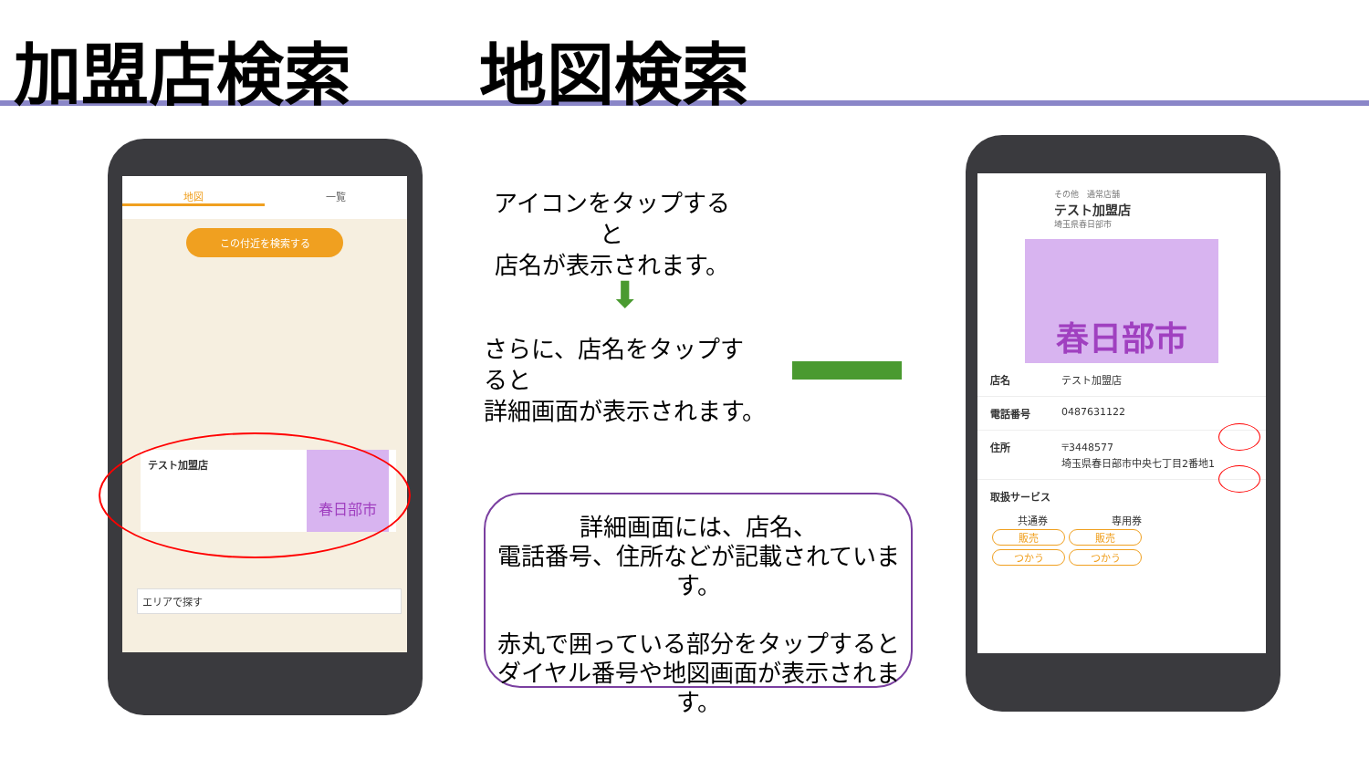加盟店検索 地図検索
地図 一覧
この付近を検索する
テスト加盟店
春日部市
エリアで探す
アイコンをタップすると
店名が表示されます。
⬇
さらに、店名をタップすると
詳細画面が表示されます。
詳細画面には、店名、
電話番号、住所などが記載されています。
赤丸で囲っている部分をタップすると
ダイヤル番号や地図画面が表示されます。
その他　通常店舗
テスト加盟店
埼玉県春日部市
春日部市
店名 テスト加盟店
電話番号 0487631122
住所 〒3448577
埼玉県春日部市中央七丁目2番地1
取扱サービス
共通券 専用券
販売 販売
つかう つかう